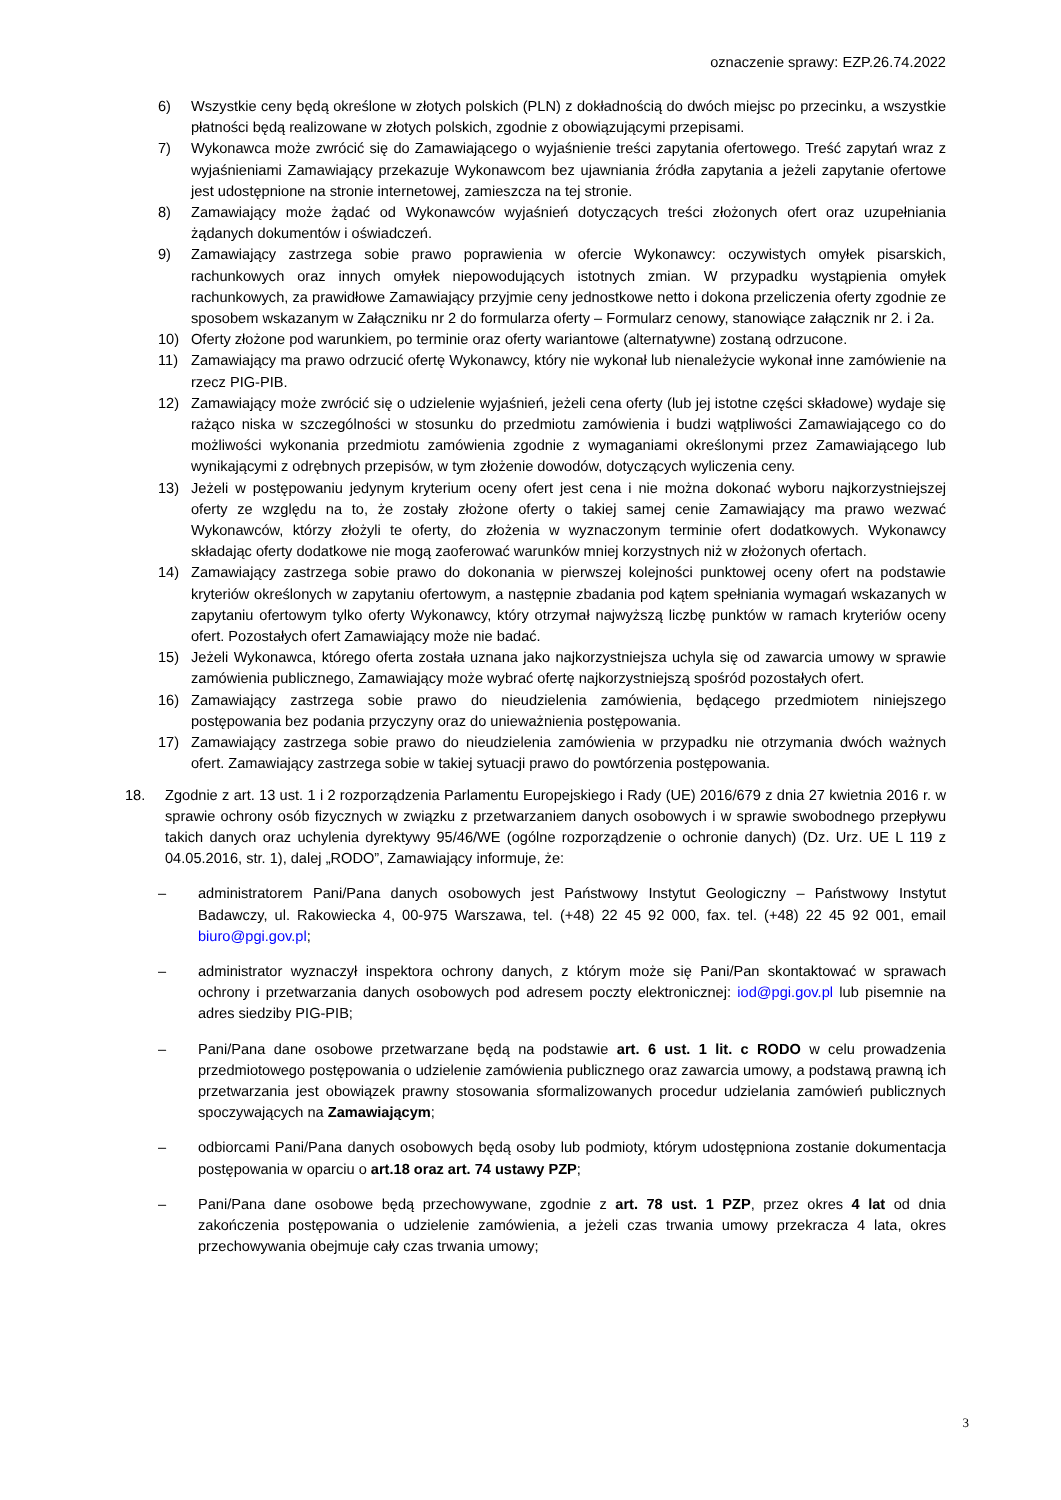oznaczenie sprawy: EZP.26.74.2022
6) Wszystkie ceny będą określone w złotych polskich (PLN) z dokładnością do dwóch miejsc po przecinku, a wszystkie płatności będą realizowane w złotych polskich, zgodnie z obowiązującymi przepisami.
7) Wykonawca może zwrócić się do Zamawiającego o wyjaśnienie treści zapytania ofertowego. Treść zapytań wraz z wyjaśnieniami Zamawiający przekazuje Wykonawcom bez ujawniania źródła zapytania a jeżeli zapytanie ofertowe jest udostępnione na stronie internetowej, zamieszcza na tej stronie.
8) Zamawiający może żądać od Wykonawców wyjaśnień dotyczących treści złożonych ofert oraz uzupełniania żądanych dokumentów i oświadczeń.
9) Zamawiający zastrzega sobie prawo poprawienia w ofercie Wykonawcy: oczywistych omyłek pisarskich, rachunkowych oraz innych omyłek niepowodujących istotnych zmian. W przypadku wystąpienia omyłek rachunkowych, za prawidłowe Zamawiający przyjmie ceny jednostkowe netto i dokona przeliczenia oferty zgodnie ze sposobem wskazanym w Załączniku nr 2 do formularza oferty – Formularz cenowy, stanowiące załącznik nr 2. i 2a.
10) Oferty złożone pod warunkiem, po terminie oraz oferty wariantowe (alternatywne) zostaną odrzucone.
11) Zamawiający ma prawo odrzucić ofertę Wykonawcy, który nie wykonał lub nienależycie wykonał inne zamówienie na rzecz PIG-PIB.
12) Zamawiający może zwrócić się o udzielenie wyjaśnień, jeżeli cena oferty (lub jej istotne części składowe) wydaje się rażąco niska w szczególności w stosunku do przedmiotu zamówienia i budzi wątpliwości Zamawiającego co do możliwości wykonania przedmiotu zamówienia zgodnie z wymaganiami określonymi przez Zamawiającego lub wynikającymi z odrębnych przepisów, w tym złożenie dowodów, dotyczących wyliczenia ceny.
13) Jeżeli w postępowaniu jedynym kryterium oceny ofert jest cena i nie można dokonać wyboru najkorzystniejszej oferty ze względu na to, że zostały złożone oferty o takiej samej cenie Zamawiający ma prawo wezwać Wykonawców, którzy złożyli te oferty, do złożenia w wyznaczonym terminie ofert dodatkowych. Wykonawcy składając oferty dodatkowe nie mogą zaoferować warunków mniej korzystnych niż w złożonych ofertach.
14) Zamawiający zastrzega sobie prawo do dokonania w pierwszej kolejności punktowej oceny ofert na podstawie kryteriów określonych w zapytaniu ofertowym, a następnie zbadania pod kątem spełniania wymagań wskazanych w zapytaniu ofertowym tylko oferty Wykonawcy, który otrzymał najwyższą liczbę punktów w ramach kryteriów oceny ofert. Pozostałych ofert Zamawiający może nie badać.
15) Jeżeli Wykonawca, którego oferta została uznana jako najkorzystniejsza uchyla się od zawarcia umowy w sprawie zamówienia publicznego, Zamawiający może wybrać ofertę najkorzystniejszą spośród pozostałych ofert.
16) Zamawiający zastrzega sobie prawo do nieudzielenia zamówienia, będącego przedmiotem niniejszego postępowania bez podania przyczyny oraz do unieważnienia postępowania.
17) Zamawiający zastrzega sobie prawo do nieudzielenia zamówienia w przypadku nie otrzymania dwóch ważnych ofert. Zamawiający zastrzega sobie w takiej sytuacji prawo do powtórzenia postępowania.
18. Zgodnie z art. 13 ust. 1 i 2 rozporządzenia Parlamentu Europejskiego i Rady (UE) 2016/679 z dnia 27 kwietnia 2016 r. w sprawie ochrony osób fizycznych w związku z przetwarzaniem danych osobowych i w sprawie swobodnego przepływu takich danych oraz uchylenia dyrektywy 95/46/WE (ogólne rozporządzenie o ochronie danych) (Dz. Urz. UE L 119 z 04.05.2016, str. 1), dalej „RODO”, Zamawiający informuje, że:
– administratorem Pani/Pana danych osobowych jest Państwowy Instytut Geologiczny – Państwowy Instytut Badawczy, ul. Rakowiecka 4, 00-975 Warszawa, tel. (+48) 22 45 92 000, fax. tel. (+48) 22 45 92 001, email biuro@pgi.gov.pl;
– administrator wyznaczył inspektora ochrony danych, z którym może się Pani/Pan skontaktować w sprawach ochrony i przetwarzania danych osobowych pod adresem poczty elektronicznej: iod@pgi.gov.pl lub pisemnie na adres siedziby PIG-PIB;
– Pani/Pana dane osobowe przetwarzane będą na podstawie art. 6 ust. 1 lit. c RODO w celu prowadzenia przedmiotowego postępowania o udzielenie zamówienia publicznego oraz zawarcia umowy, a podstawą prawną ich przetwarzania jest obowiązek prawny stosowania sformalizowanych procedur udzielania zamówień publicznych spoczywających na Zamawiającym;
– odbiorcami Pani/Pana danych osobowych będą osoby lub podmioty, którym udostępniona zostanie dokumentacja postępowania w oparciu o art.18 oraz art. 74 ustawy PZP;
– Pani/Pana dane osobowe będą przechowywane, zgodnie z art. 78 ust. 1 PZP, przez okres 4 lat od dnia zakończenia postępowania o udzielenie zamówienia, a jeżeli czas trwania umowy przekracza 4 lata, okres przechowywania obejmuje cały czas trwania umowy;
3